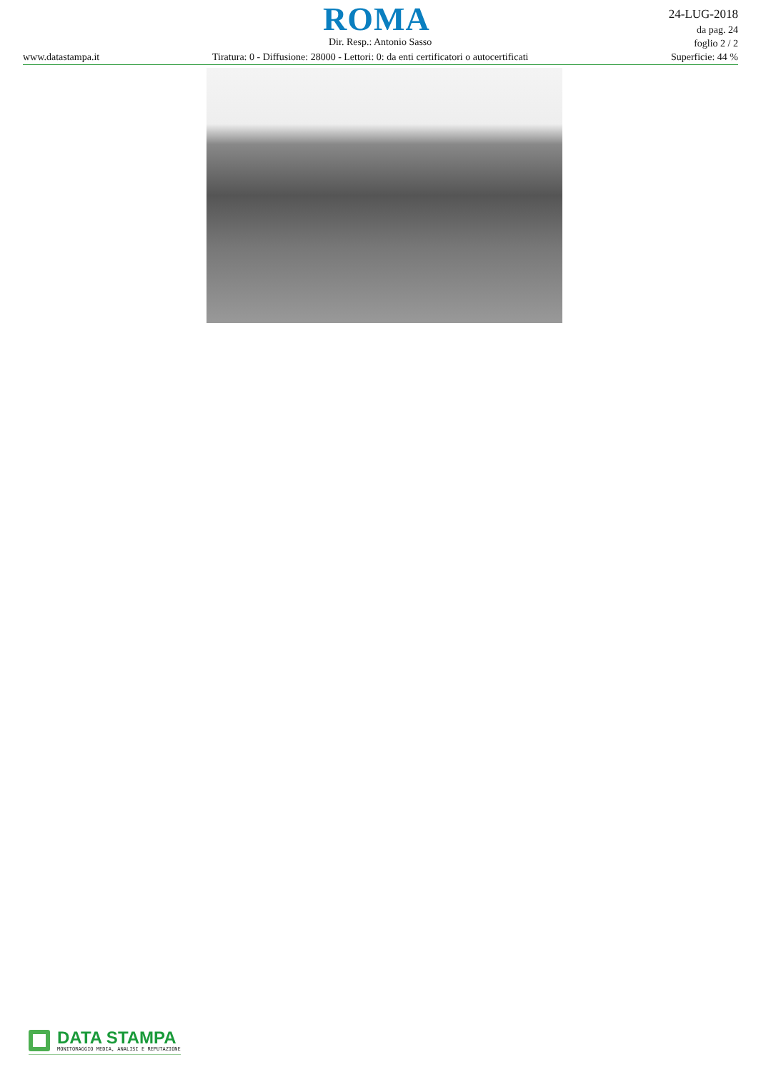ROMA
24-LUG-2018
da pag. 24
foglio 2 / 2
Superficie: 44 %
Dir. Resp.: Antonio Sasso
www.datastampa.it
Tiratura: 0 - Diffusione: 28000 - Lettori: 0: da enti certificatori o autocertificati
DATA STAMPA
MONITORAGGIO MEDIA, ANALISI E REPUTAZIONE